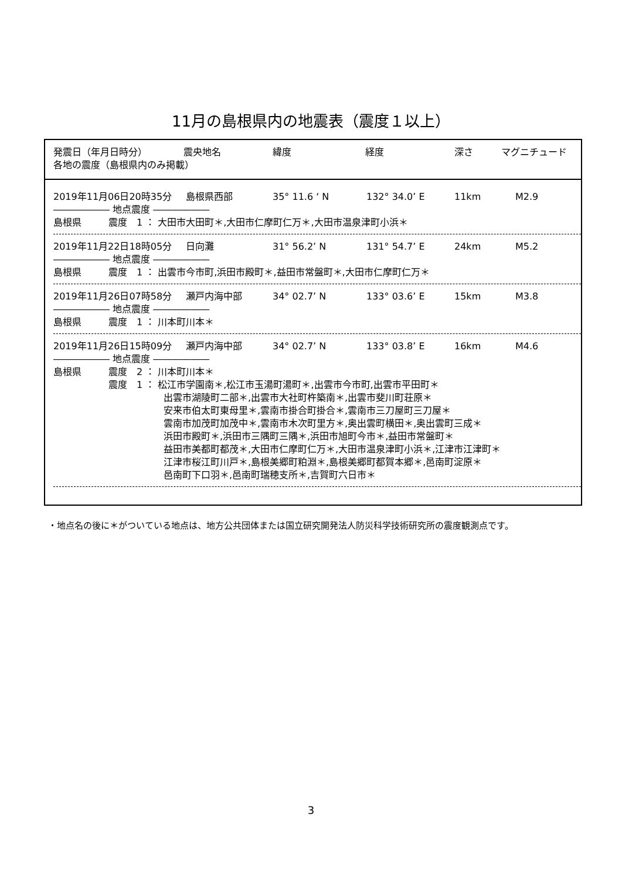11月の島根県内の地震表（震度１以上）
発震日（年月日時分） 震央地名 緯度 経度 深さ マグニチュード
各地の震度（島根県内のみ掲載）
2019年11月06日20時35分 島根県西部 35° 11.6 ‘ N 132° 34.0’ E 11km M2.9
―――――― 地点震度 ――――――
島根県 震度　1 ： 大田市大田町＊,大田市仁摩町仁万＊,大田市温泉津町小浜＊
2019年11月22日18時05分 日向灘 31° 56.2’ N 131° 54.7’ E 24km M5.2
―――――― 地点震度 ――――――
島根県 震度　1 ： 出雲市今市町,浜田市殿町＊,益田市常盤町＊,大田市仁摩町仁万＊
2019年11月26日07時58分 瀬戸内海中部 34° 02.7’ N 133° 03.6’ E 15km M3.8
―――――― 地点震度 ――――――
島根県 震度　1 ： 川本町川本＊
2019年11月26日15時09分 瀬戸内海中部 34° 02.7’ N 133° 03.8’ E 16km M4.6
―――――― 地点震度 ――――――
島根県 震度　2 ： 川本町川本＊
震度　1 ： 松江市学園南＊,松江市玉湯町湯町＊,出雲市今市町,出雲市平田町＊
出雲市湖陵町二部＊,出雲市大社町杵築南＊,出雲市斐川町荘原＊
安来市伯太町東母里＊,雲南市掛合町掛合＊,雲南市三刀屋町三刀屋＊
雲南市加茂町加茂中＊,雲南市木次町里方＊,奥出雲町横田＊,奥出雲町三成＊
浜田市殿町＊,浜田市三隅町三隅＊,浜田市旭町今市＊,益田市常盤町＊
益田市美都町都茂＊,大田市仁摩町仁万＊,大田市温泉津町小浜＊,江津市江津町＊
江津市桜江町川戸＊,島根美郷町粕淵＊,島根美郷町都賀本郷＊,邑南町淀原＊
邑南町下口羽＊,邑南町瑞穂支所＊,吉賀町六日市＊
・地点名の後に＊がついている地点は、地方公共団体または国立研究開発法人防災科学技術研究所の震度観測点です。
3